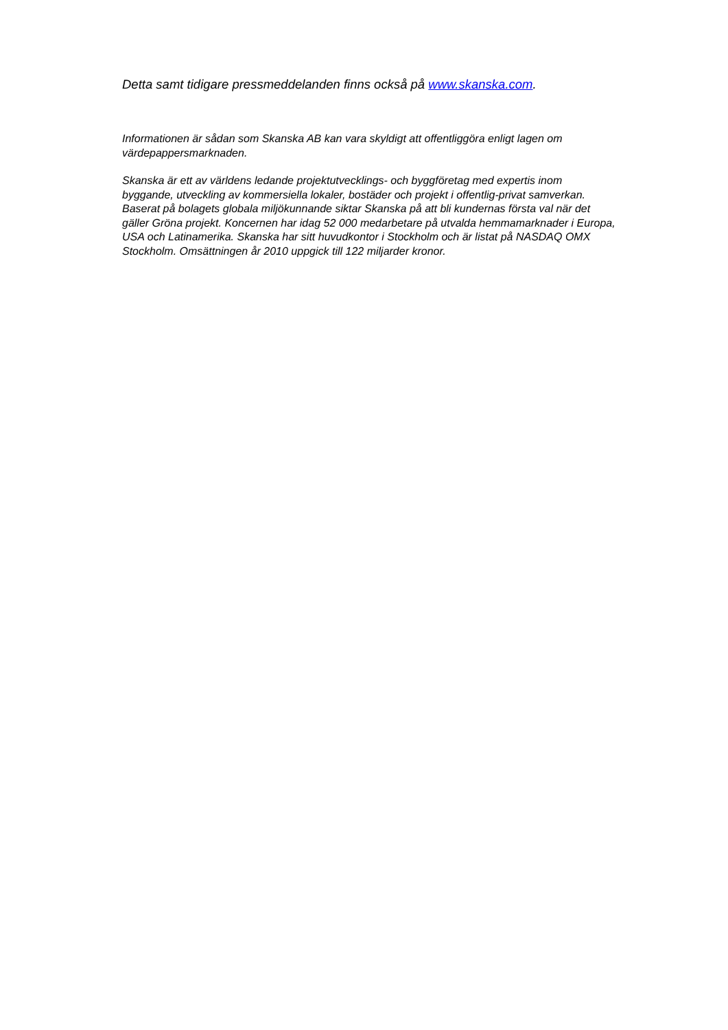Detta samt tidigare pressmeddelanden finns också på www.skanska.com.
Informationen är sådan som Skanska AB kan vara skyldigt att offentliggöra enligt lagen om värdepappersmarknaden.
Skanska är ett av världens ledande projektutvecklings- och byggföretag med expertis inom byggande, utveckling av kommersiella lokaler, bostäder och projekt i offentlig-privat samverkan. Baserat på bolagets globala miljökunnande siktar Skanska på att bli kundernas första val när det gäller Gröna projekt. Koncernen har idag 52 000 medarbetare på utvalda hemmamarknader i Europa, USA och Latinamerika. Skanska har sitt huvudkontor i Stockholm och är listat på NASDAQ OMX Stockholm. Omsättningen år 2010 uppgick till 122 miljarder kronor.